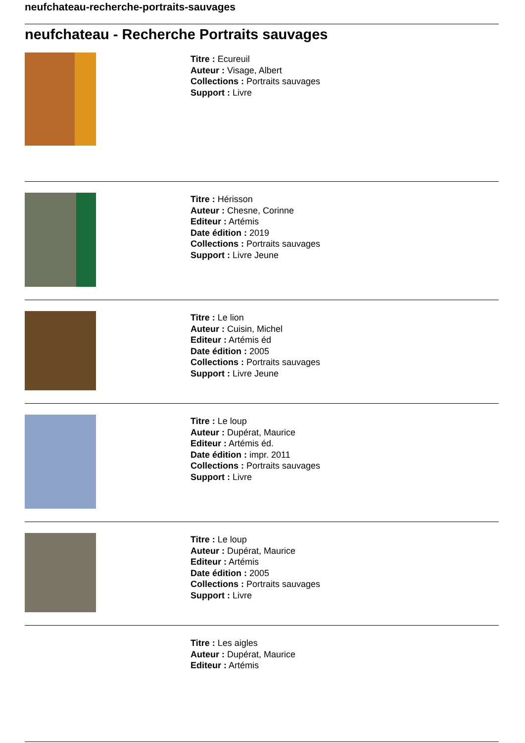neufchateau-recherche-portraits-sauvages
neufchateau - Recherche Portraits sauvages
Titre : Ecureuil
Auteur : Visage, Albert
Collections : Portraits sauvages
Support : Livre
Titre : Hérisson
Auteur : Chesne, Corinne
Editeur : Artémis
Date édition : 2019
Collections : Portraits sauvages
Support : Livre Jeune
Titre : Le lion
Auteur : Cuisin, Michel
Editeur : Artémis éd
Date édition : 2005
Collections : Portraits sauvages
Support : Livre Jeune
Titre : Le loup
Auteur : Dupérat, Maurice
Editeur : Artémis éd.
Date édition : impr. 2011
Collections : Portraits sauvages
Support : Livre
Titre : Le loup
Auteur : Dupérat, Maurice
Editeur : Artémis
Date édition : 2005
Collections : Portraits sauvages
Support : Livre
Titre : Les aigles
Auteur : Dupérat, Maurice
Editeur : Artémis